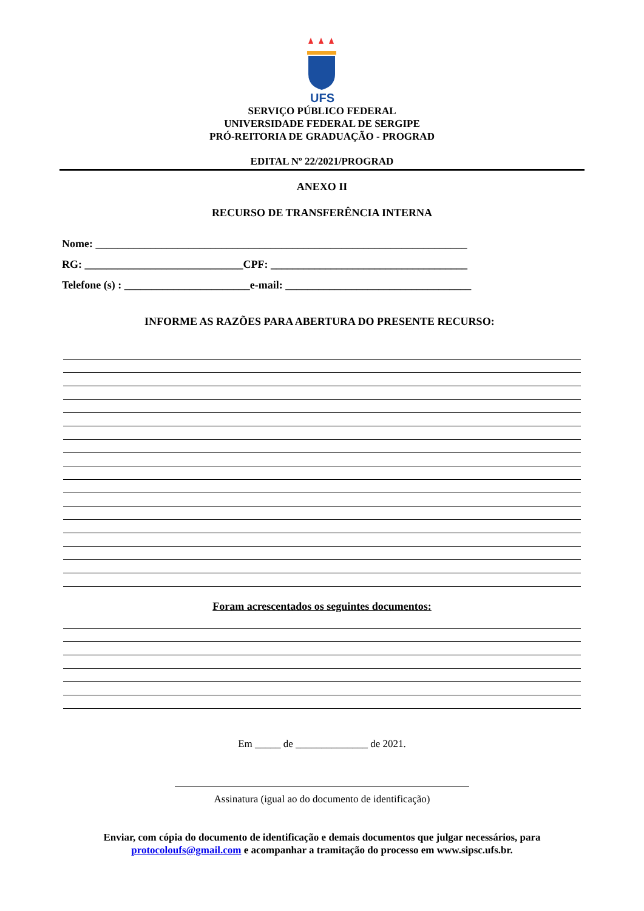UFS
SERVIÇO PÚBLICO FEDERAL
UNIVERSIDADE FEDERAL DE SERGIPE
PRÓ-REITORIA DE GRADUAÇÃO - PROGRAD
EDITAL Nº 22/2021/PROGRAD
ANEXO II
RECURSO DE TRANSFERÊNCIA INTERNA
Nome: ____________________________________________________________________
RG: _____________________________CPF: ____________________________________
Telefone (s) : _______________________e-mail: __________________________________
INFORME AS RAZÕES PARA ABERTURA DO PRESENTE RECURSO:
Foram acrescentados os seguintes documentos:
Em _____ de ______________ de 2021.
Assinatura (igual ao do documento de identificação)
Enviar, com cópia do documento de identificação e demais documentos que julgar necessários, para protocoloufs@gmail.com e acompanhar a tramitação do processo em www.sipsc.ufs.br.